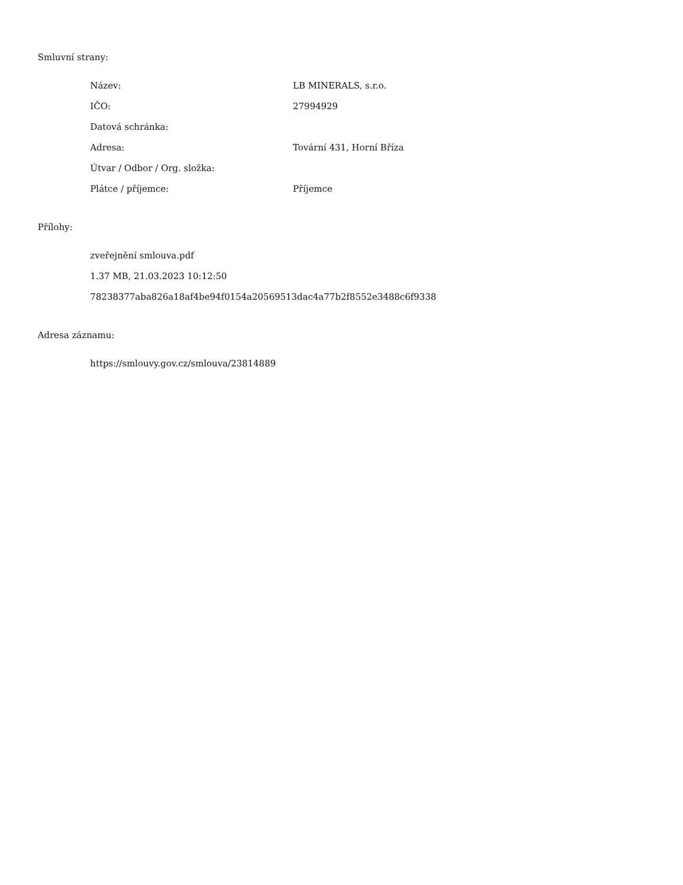Smluvní strany:
Název: LB MINERALS, s.r.o.
IČO: 27994929
Datová schránka:
Adresa: Tovární 431, Horní Bříza
Útvar / Odbor / Org. složka:
Plátce / příjemce: Příjemce
Přílohy:
zveřejnění smlouva.pdf
1.37 MB, 21.03.2023 10:12:50
78238377aba826a18af4be94f0154a20569513dac4a77b2f8552e3488c6f9338
Adresa záznamu:
https://smlouvy.gov.cz/smlouva/23814889